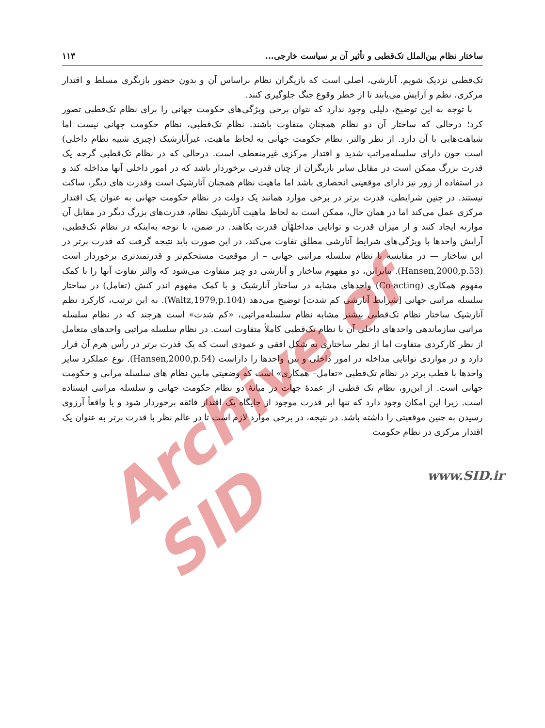Archive of SID
ساختار نظام بین‌الملل تک‌قطبی و تأثیر آن بر سیاست خارجی... ۱۱۳
تک‌قطبی نزدیک شویم. آنارشی، اصلی است که بازیگران نظام براساس آن و بدون حضور بازیگری مسلط و اقتدار مرکزی، نظم و آرایش می‌یابند تا از خطر وقوع جنگ جلوگیری کنند.
با توجه به این توضیح، دلیلی وجود ندارد که نتوان برخی ویژگی‌های حکومت جهانی را برای نظام تک‌قطبی تصور کرد؛ درحالی که ساختار آن دو نظام همچنان متفاوت باشند. نظام تک‌قطبی، نظام حکومت جهانی نیست اما شباهت‌هایی با آن دارد. از نظر والتز، نظام حکومت جهانی به لحاظ ماهیت، غیرآنارشیک (چیزی شبیه نظام داخلی) است چون دارای سلسله‌مراتب شدید و اقتدار مرکزی غیرمنعطف است. درحالی که در نظام تک‌قطبی گرچه یک قدرت بزرگ ممکن است در مقابل سایر بازیگران از چنان قدرتی برخوردار باشد که در امور داخلی آنها مداخله کند و در استفاده از زور نیز دارای موقعیتی انحصاری باشد اما ماهیت نظام همچنان آنارشیک است وقدرت های دیگر، ساکت نیستند. در چنین شرایطی، قدرت برتر در برخی موارد همانند یک دولت در نظام حکومت جهانی به عنوان یک اقتدار مرکزی عمل می‌کند اما در همان حال، ممکن است به لحاظ ماهیت آنارشیک نظام، قدرت‌های بزرگ دیگر در مقابل آن موازنه ایجاد کنند و از میزان قدرت و توانایی مداخلهٔآن قدرت بکاهند. در ضمن، با توجه به‌اینکه در نظام تک‌قطبی، آرایش واحدها با ویژگی‌های شرایط آنارشی مطلق تفاوت می‌کند، در این صورت باید نتیجه گرفت که قدرت برتر در این ساختار — در مقایسه با نظام سلسله مراتبی جهانی – از موقعیت مستحکم‌تر و قدرتمندتری برخوردار است (Hansen,2000,p.53). بنابراین، دو مفهوم ساختار و آنارشی دو چیز متفاوت می‌شود که والتز تفاوت آنها را با کمک مفهوم همکاری (Co-acting) واحدهای مشابه در ساختار آنارشیک و با کمک مفهوم اندر کنش (تعامل) در ساختار سلسله مراتبی جهانی [شرایط آنارشی کم شدت] توضیح می‌دهد (Waltz,1979,p.104). به این ترتیب، کارکرد نظم آنارشیک ساختار نظام تک‌قطبی بیشتر مشابه نظام سلسله‌مراتبی، «کم شدت» است هرچند که در نظام سلسله مراتبی سازماندهی واحدهای داخلی آن با نظام تک‌قطبی کاملاً متفاوت است. در نظام سلسله مراتبی واحدهای متعامل از نظر کارکردی متفاوت اما از نظر ساختاری به شکل افقی و عمودی است که یک قدرت برتر در رأس هرم آن قرار دارد و در مواردی توانایی مداخله در امور داخلی و بین واحدها را داراست (Hansen,2000,p.54). نوع عملکرد سایر واحدها با قطب برتر در نظام تک‌قطبی «تعامل– همکاری» است که وضعیتی مابین نظام های سلسله مرابی و حکومت جهانی است. از این‌رو، نظام تک قطبی از عمدهٔ جهات در میانهٔ دو نظام حکومت جهانی و سلسله مراتبی ایستاده است. زیرا این امکان وجود دارد که تنها ابر قدرت موجود از جایگاه یک اقتدار فائقه برخوردار شود و یا واقعاً آرزوی رسیدن به چنین موقعیتی را داشته باشد. در نتیجه، در برخی موارد لازم است تا در عالم نظر با قدرت برتر به عنوان یک اقتدار مرکزی در نظام حکومت
www.SID.ir